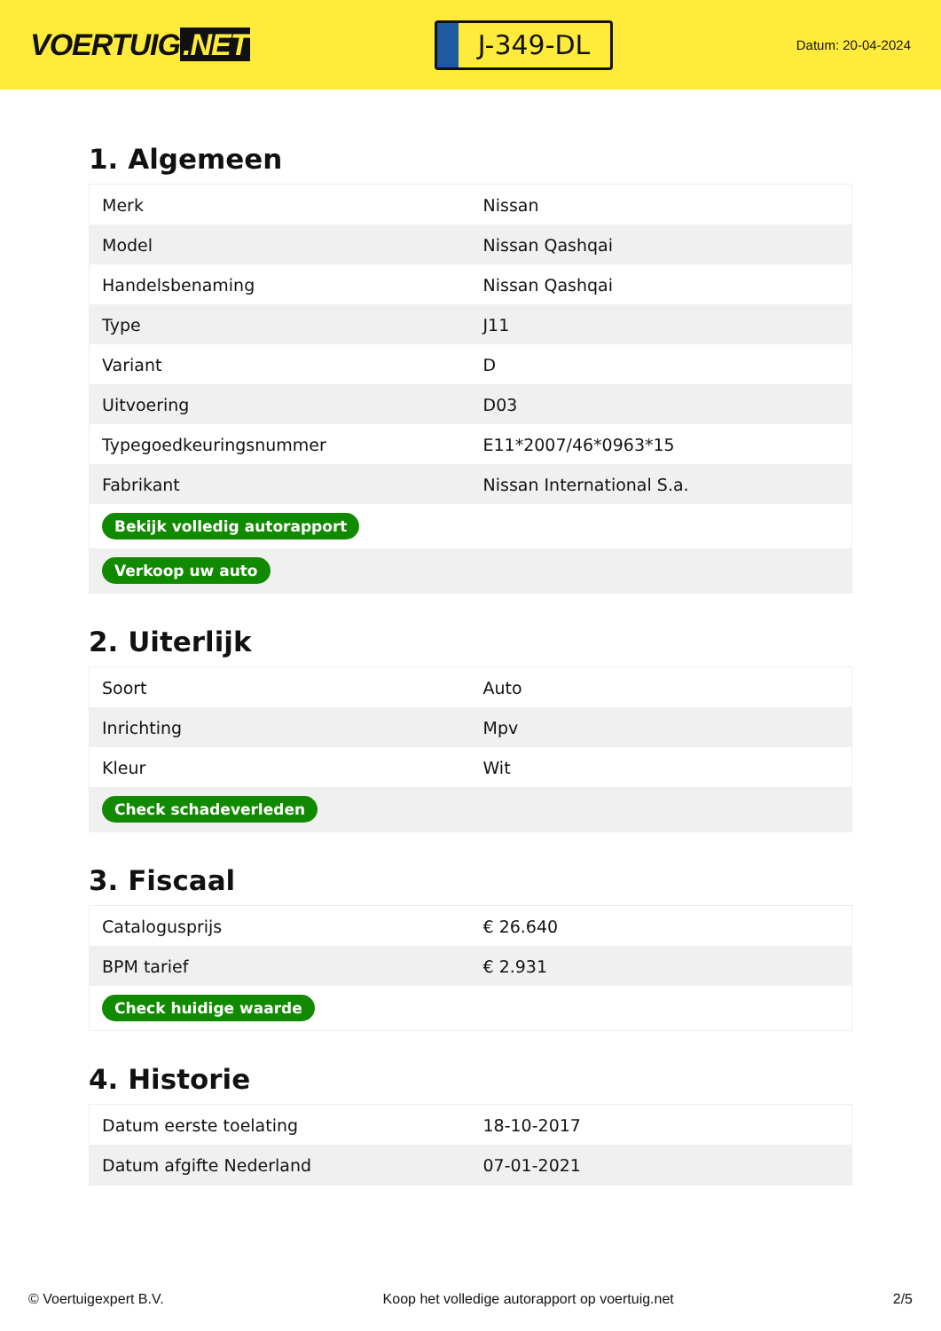VOERTUIG.NET
J-349-DL
Datum: 20-04-2024
1. Algemeen
| Merk | Nissan |
| Model | Nissan Qashqai |
| Handelsbenaming | Nissan Qashqai |
| Type | J11 |
| Variant | D |
| Uitvoering | D03 |
| Typegoedkeuringsnummer | E11*2007/46*0963*15 |
| Fabrikant | Nissan International S.a. |
| Bekijk volledig autorapport | |
| Verkoop uw auto | |
2. Uiterlijk
| Soort | Auto |
| Inrichting | Mpv |
| Kleur | Wit |
| Check schadeverleden | |
3. Fiscaal
| Catalogusprijs | € 26.640 |
| BPM tarief | € 2.931 |
| Check huidige waarde | |
4. Historie
| Datum eerste toelating | 18-10-2017 |
| Datum afgifte Nederland | 07-01-2021 |
© Voertuigexpert B.V. Koop het volledige autorapport op voertuig.net 2/5